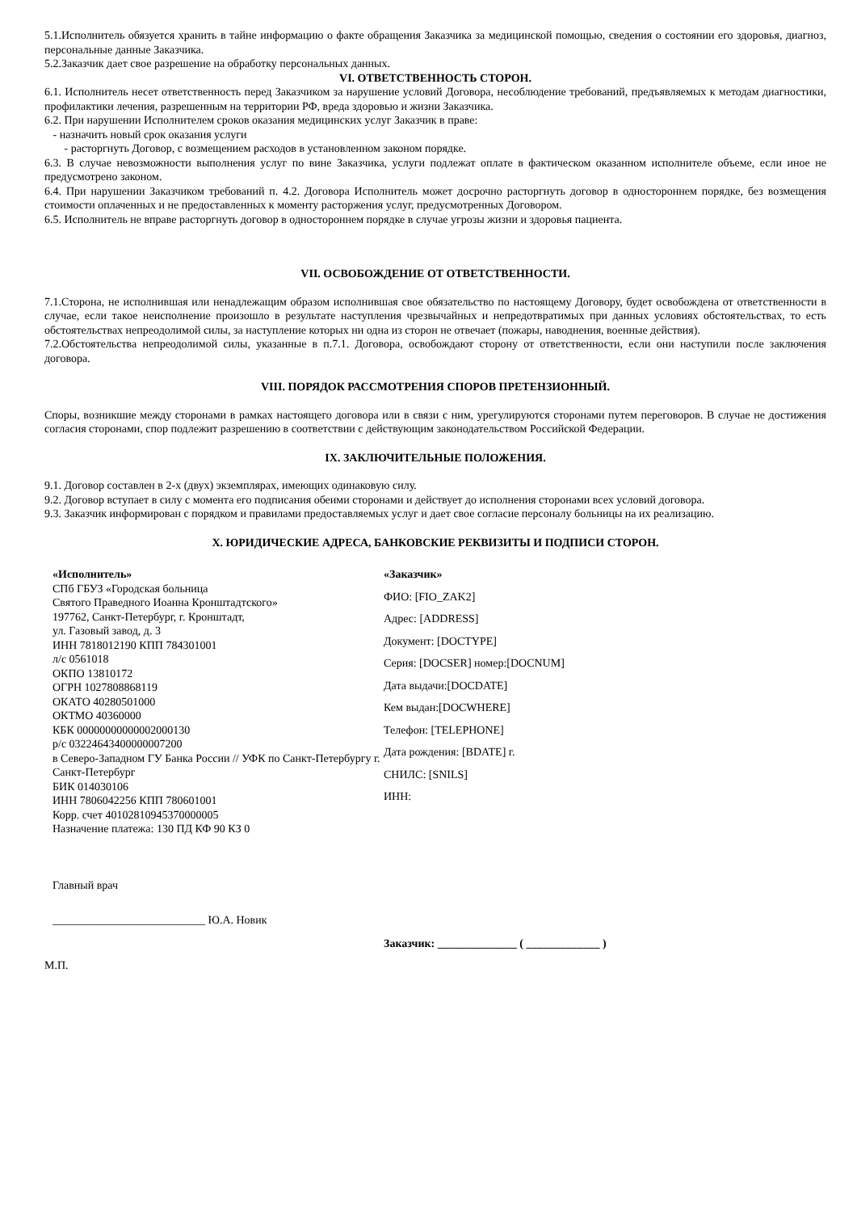5.1.Исполнитель обязуется хранить в тайне информацию о факте обращения Заказчика за медицинской помощью, сведения о состоянии его здоровья, диагноз, персональные данные Заказчика.
5.2.Заказчик дает свое разрешение на обработку персональных данных.
VI. ОТВЕТСТВЕННОСТЬ СТОРОН.
6.1. Исполнитель несет ответственность перед Заказчиком за нарушение условий Договора, несоблюдение требований, предъявляемых к методам диагностики, профилактики лечения, разрешенным на территории РФ, вреда здоровью и жизни Заказчика.
6.2. При нарушении Исполнителем сроков оказания медицинских услуг Заказчик в праве:
- назначить новый срок оказания услуги
- расторгнуть Договор, с возмещением расходов в установленном законом порядке.
6.3. В случае невозможности выполнения услуг по вине Заказчика, услуги подлежат оплате в фактическом оказанном исполнителе объеме, если иное не предусмотрено законом.
6.4. При нарушении Заказчиком требований п. 4.2. Договора Исполнитель может досрочно расторгнуть договор в одностороннем порядке, без возмещения стоимости оплаченных и не предоставленных к моменту расторжения услуг, предусмотренных Договором.
6.5. Исполнитель не вправе расторгнуть договор в одностороннем порядке в случае угрозы жизни и здоровья пациента.
VII. ОСВОБОЖДЕНИЕ ОТ ОТВЕТСТВЕННОСТИ.
7.1.Сторона, не исполнившая или ненадлежащим образом исполнившая свое обязательство по настоящему Договору, будет освобождена от ответственности в случае, если такое неисполнение произошло в результате наступления чрезвычайных и непредотвратимых при данных условиях обстоятельствах, то есть обстоятельствах непреодолимой силы, за наступление которых ни одна из сторон не отвечает (пожары, наводнения, военные действия).
7.2.Обстоятельства непреодолимой силы, указанные в п.7.1. Договора, освобождают сторону от ответственности, если они наступили после заключения договора.
VIII. ПОРЯДОК РАССМОТРЕНИЯ СПОРОВ ПРЕТЕНЗИОННЫЙ.
Споры, возникшие между сторонами в рамках настоящего договора или в связи с ним, урегулируются сторонами путем переговоров. В случае не достижения согласия сторонами, спор подлежит разрешению в соответствии с действующим законодательством Российской Федерации.
IX. ЗАКЛЮЧИТЕЛЬНЫЕ ПОЛОЖЕНИЯ.
9.1. Договор составлен в 2-х (двух) экземплярах, имеющих одинаковую силу.
9.2. Договор вступает в силу с момента его подписания обеими сторонами и действует до исполнения сторонами всех условий договора.
9.3. Заказчик информирован с порядком и правилами предоставляемых услуг и дает свое согласие персоналу больницы на их реализацию.
X. ЮРИДИЧЕСКИЕ АДРЕСА, БАНКОВСКИЕ РЕКВИЗИТЫ И ПОДПИСИ СТОРОН.
«Исполнитель»
СПб ГБУЗ «Городская больница
Святого Праведного Иоанна Кронштадтского»
197762, Санкт-Петербург, г. Кронштадт,
ул. Газовый завод, д. 3
ИНН 7818012190 КПП 784301001
л/с 0561018
ОКПО 13810172
ОГРН 1027808868119
ОКАТО 40280501000
ОКТМО 40360000
КБК 00000000000002000130
р/с 03224643400000007200
в Северо-Западном ГУ Банка России // УФК по Санкт-Петербургу г. Санкт-Петербург
БИК 014030106
ИНН 7806042256 КПП 780601001
Корр. счет 40102810945370000005
Назначение платежа: 130 ПД КФ 90 КЗ 0
Главный врач
___________________________ Ю.А. Новик
«Заказчик»
ФИО: [FIO_ZAK2]
Адрес: [ADDRESS]
Документ: [DOCTYPE]
Серия: [DOCSER] номер:[DOCNUM]
Дата выдачи:[DOCDATE]
Кем выдан:[DOCWHERE]
Телефон: [TELEPHONE]
Дата рождения: [BDATE] г.
СНИЛС: [SNILS]
ИНН:
Заказчик: ______________ ( _____________ )
М.П.